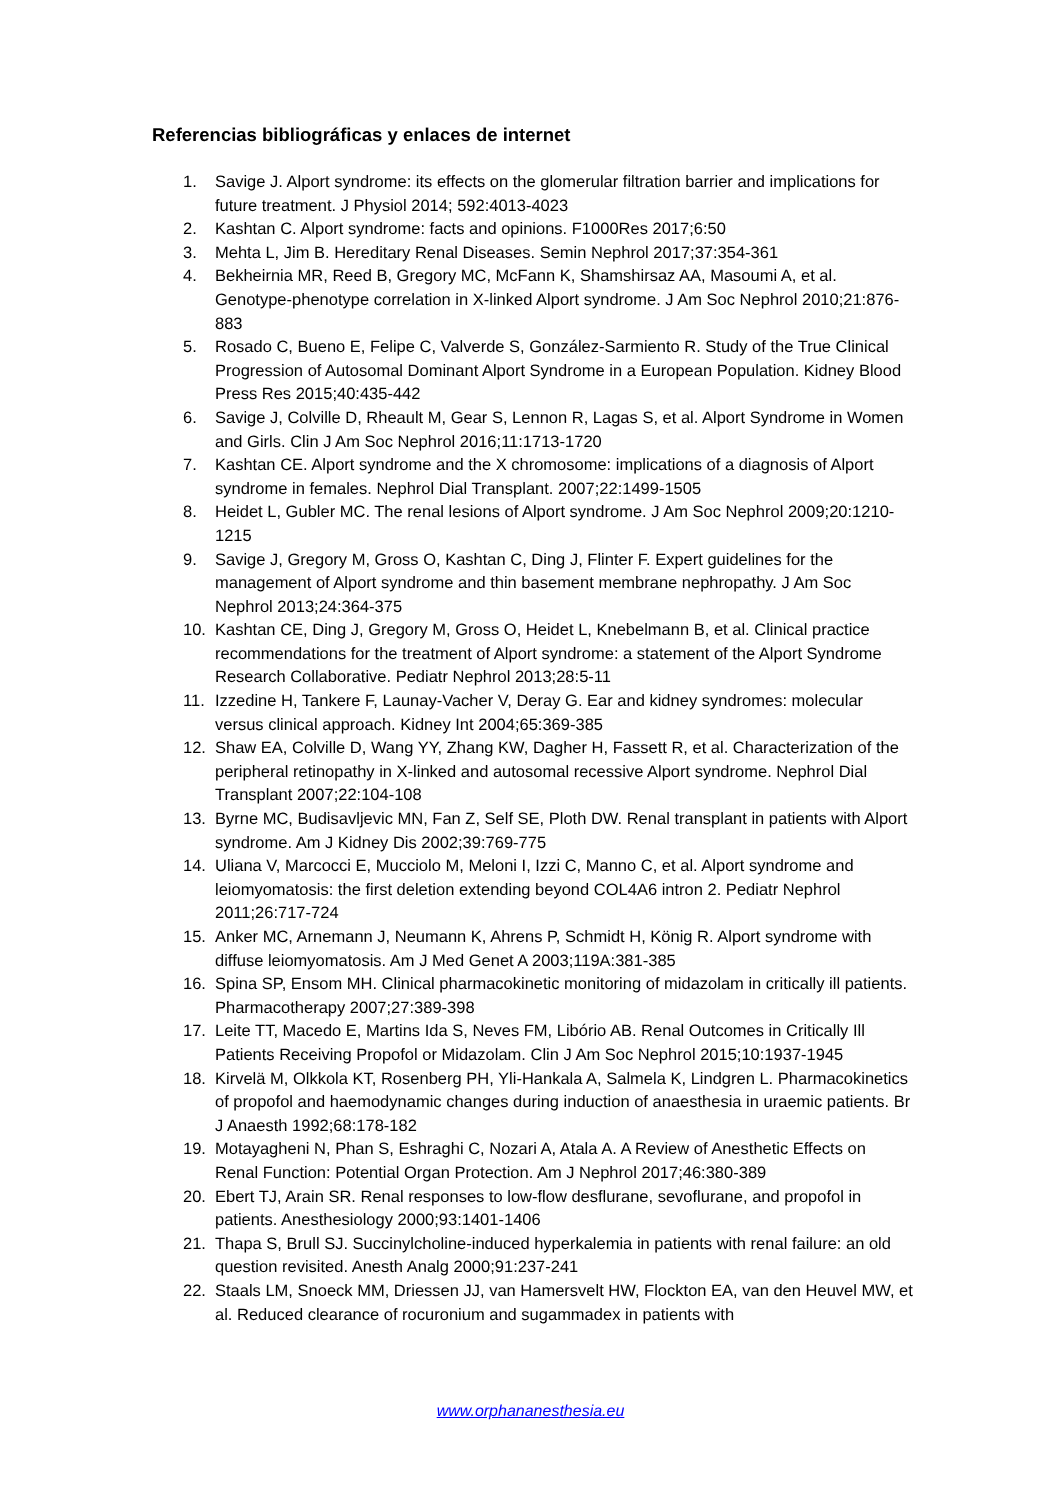Referencias bibliográficas y enlaces de internet
1. Savige J. Alport syndrome: its effects on the glomerular filtration barrier and implications for future treatment. J Physiol 2014; 592:4013-4023
2. Kashtan C. Alport syndrome: facts and opinions. F1000Res 2017;6:50
3. Mehta L, Jim B. Hereditary Renal Diseases. Semin Nephrol 2017;37:354-361
4. Bekheirnia MR, Reed B, Gregory MC, McFann K, Shamshirsaz AA, Masoumi A, et al. Genotype-phenotype correlation in X-linked Alport syndrome. J Am Soc Nephrol 2010;21:876-883
5. Rosado C, Bueno E, Felipe C, Valverde S, González-Sarmiento R. Study of the True Clinical Progression of Autosomal Dominant Alport Syndrome in a European Population. Kidney Blood Press Res 2015;40:435-442
6. Savige J, Colville D, Rheault M, Gear S, Lennon R, Lagas S, et al. Alport Syndrome in Women and Girls. Clin J Am Soc Nephrol 2016;11:1713-1720
7. Kashtan CE. Alport syndrome and the X chromosome: implications of a diagnosis of Alport syndrome in females. Nephrol Dial Transplant. 2007;22:1499-1505
8. Heidet L, Gubler MC. The renal lesions of Alport syndrome. J Am Soc Nephrol 2009;20:1210-1215
9. Savige J, Gregory M, Gross O, Kashtan C, Ding J, Flinter F. Expert guidelines for the management of Alport syndrome and thin basement membrane nephropathy. J Am Soc Nephrol 2013;24:364-375
10. Kashtan CE, Ding J, Gregory M, Gross O, Heidet L, Knebelmann B, et al. Clinical practice recommendations for the treatment of Alport syndrome: a statement of the Alport Syndrome Research Collaborative. Pediatr Nephrol 2013;28:5-11
11. Izzedine H, Tankere F, Launay-Vacher V, Deray G. Ear and kidney syndromes: molecular versus clinical approach. Kidney Int 2004;65:369-385
12. Shaw EA, Colville D, Wang YY, Zhang KW, Dagher H, Fassett R, et al. Characterization of the peripheral retinopathy in X-linked and autosomal recessive Alport syndrome. Nephrol Dial Transplant 2007;22:104-108
13. Byrne MC, Budisavljevic MN, Fan Z, Self SE, Ploth DW. Renal transplant in patients with Alport syndrome. Am J Kidney Dis 2002;39:769-775
14. Uliana V, Marcocci E, Mucciolo M, Meloni I, Izzi C, Manno C, et al. Alport syndrome and leiomyomatosis: the first deletion extending beyond COL4A6 intron 2. Pediatr Nephrol 2011;26:717-724
15. Anker MC, Arnemann J, Neumann K, Ahrens P, Schmidt H, König R. Alport syndrome with diffuse leiomyomatosis. Am J Med Genet A 2003;119A:381-385
16. Spina SP, Ensom MH. Clinical pharmacokinetic monitoring of midazolam in critically ill patients. Pharmacotherapy 2007;27:389-398
17. Leite TT, Macedo E, Martins Ida S, Neves FM, Libório AB. Renal Outcomes in Critically Ill Patients Receiving Propofol or Midazolam. Clin J Am Soc Nephrol 2015;10:1937-1945
18. Kirvelä M, Olkkola KT, Rosenberg PH, Yli-Hankala A, Salmela K, Lindgren L. Pharmacokinetics of propofol and haemodynamic changes during induction of anaesthesia in uraemic patients. Br J Anaesth 1992;68:178-182
19. Motayagheni N, Phan S, Eshraghi C, Nozari A, Atala A. A Review of Anesthetic Effects on Renal Function: Potential Organ Protection. Am J Nephrol 2017;46:380-389
20. Ebert TJ, Arain SR. Renal responses to low-flow desflurane, sevoflurane, and propofol in patients. Anesthesiology 2000;93:1401-1406
21. Thapa S, Brull SJ. Succinylcholine-induced hyperkalemia in patients with renal failure: an old question revisited. Anesth Analg 2000;91:237-241
22. Staals LM, Snoeck MM, Driessen JJ, van Hamersvelt HW, Flockton EA, van den Heuvel MW, et al. Reduced clearance of rocuronium and sugammadex in patients with
www.orphananesthesia.eu